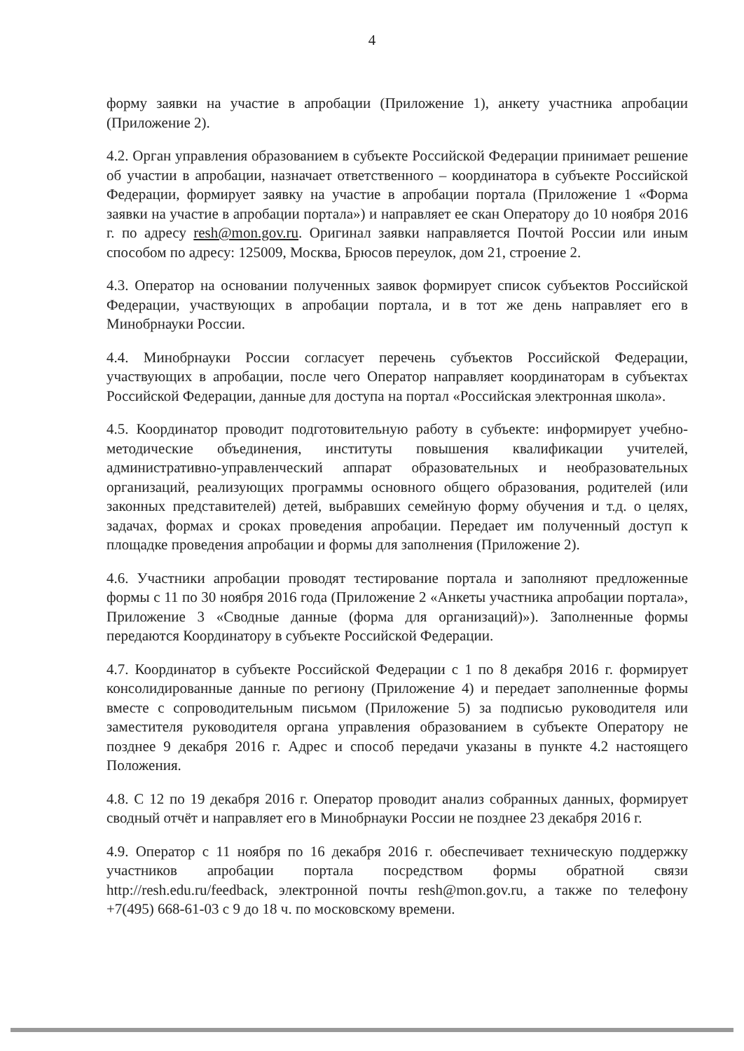4
форму заявки на участие в апробации (Приложение 1), анкету участника апробации (Приложение 2).
4.2. Орган управления образованием в субъекте Российской Федерации принимает решение об участии в апробации, назначает ответственного – координатора в субъекте Российской Федерации, формирует заявку на участие в апробации портала (Приложение 1 «Форма заявки на участие в апробации портала») и направляет ее скан Оператору до 10 ноября 2016 г. по адресу resh@mon.gov.ru. Оригинал заявки направляется Почтой России или иным способом по адресу: 125009, Москва, Брюсов переулок, дом 21, строение 2.
4.3. Оператор на основании полученных заявок формирует список субъектов Российской Федерации, участвующих в апробации портала, и в тот же день направляет его в Минобрнауки России.
4.4. Минобрнауки России согласует перечень субъектов Российской Федерации, участвующих в апробации, после чего Оператор направляет координаторам в субъектах Российской Федерации, данные для доступа на портал «Российская электронная школа».
4.5. Координатор проводит подготовительную работу в субъекте: информирует учебно-методические объединения, институты повышения квалификации учителей, административно-управленческий аппарат образовательных и необразовательных организаций, реализующих программы основного общего образования, родителей (или законных представителей) детей, выбравших семейную форму обучения и т.д. о целях, задачах, формах и сроках проведения апробации. Передает им полученный доступ к площадке проведения апробации и формы для заполнения (Приложение 2).
4.6. Участники апробации проводят тестирование портала и заполняют предложенные формы с 11 по 30 ноября 2016 года (Приложение 2 «Анкеты участника апробации портала», Приложение 3 «Сводные данные (форма для организаций)»). Заполненные формы передаются Координатору в субъекте Российской Федерации.
4.7. Координатор в субъекте Российской Федерации с 1 по 8 декабря 2016 г. формирует консолидированные данные по региону (Приложение 4) и передает заполненные формы вместе с сопроводительным письмом (Приложение 5) за подписью руководителя или заместителя руководителя органа управления образованием в субъекте Оператору не позднее 9 декабря 2016 г. Адрес и способ передачи указаны в пункте 4.2 настоящего Положения.
4.8. С 12 по 19 декабря 2016 г. Оператор проводит анализ собранных данных, формирует сводный отчёт и направляет его в Минобрнауки России не позднее 23 декабря 2016 г.
4.9. Оператор с 11 ноября по 16 декабря 2016 г. обеспечивает техническую поддержку участников апробации портала посредством формы обратной связи http://resh.edu.ru/feedback, электронной почты resh@mon.gov.ru, а также по телефону +7(495) 668-61-03 с 9 до 18 ч. по московскому времени.